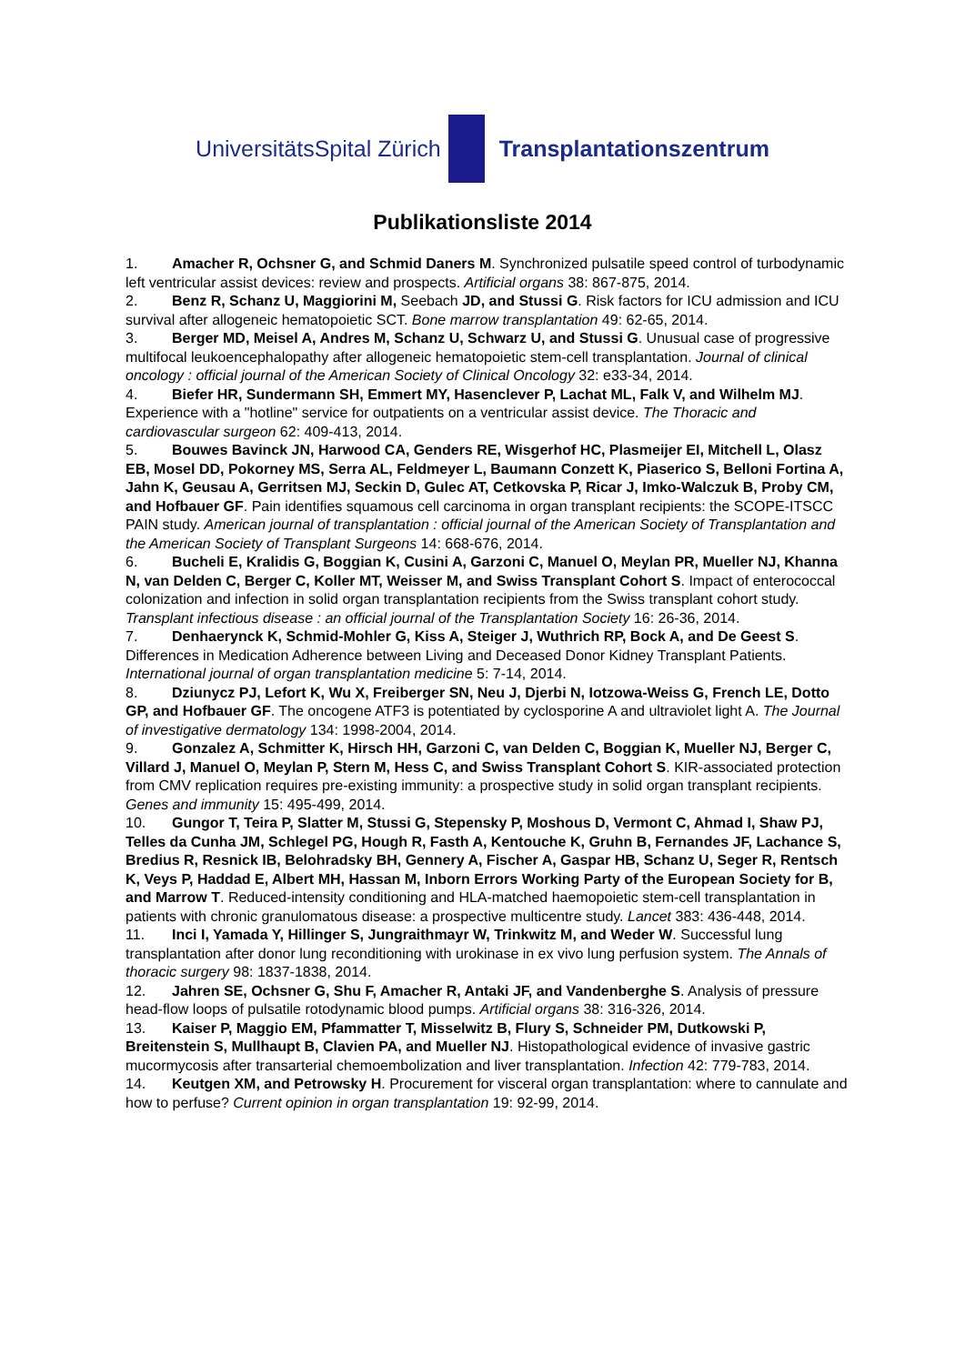UniversitätsSpital Zürich Transplantationszentrum
Publikationsliste 2014
1. Amacher R, Ochsner G, and Schmid Daners M. Synchronized pulsatile speed control of turbodynamic left ventricular assist devices: review and prospects. Artificial organs 38: 867-875, 2014.
2. Benz R, Schanz U, Maggiorini M, Seebach JD, and Stussi G. Risk factors for ICU admission and ICU survival after allogeneic hematopoietic SCT. Bone marrow transplantation 49: 62-65, 2014.
3. Berger MD, Meisel A, Andres M, Schanz U, Schwarz U, and Stussi G. Unusual case of progressive multifocal leukoencephalopathy after allogeneic hematopoietic stem-cell transplantation. Journal of clinical oncology : official journal of the American Society of Clinical Oncology 32: e33-34, 2014.
4. Biefer HR, Sundermann SH, Emmert MY, Hasenclever P, Lachat ML, Falk V, and Wilhelm MJ. Experience with a "hotline" service for outpatients on a ventricular assist device. The Thoracic and cardiovascular surgeon 62: 409-413, 2014.
5. Bouwes Bavinck JN, Harwood CA, Genders RE, Wisgerhof HC, Plasmeijer EI, Mitchell L, Olasz EB, Mosel DD, Pokorney MS, Serra AL, Feldmeyer L, Baumann Conzett K, Piaserico S, Belloni Fortina A, Jahn K, Geusau A, Gerritsen MJ, Seckin D, Gulec AT, Cetkovska P, Ricar J, Imko-Walczuk B, Proby CM, and Hofbauer GF. Pain identifies squamous cell carcinoma in organ transplant recipients: the SCOPE-ITSCC PAIN study. American journal of transplantation : official journal of the American Society of Transplantation and the American Society of Transplant Surgeons 14: 668-676, 2014.
6. Bucheli E, Kralidis G, Boggian K, Cusini A, Garzoni C, Manuel O, Meylan PR, Mueller NJ, Khanna N, van Delden C, Berger C, Koller MT, Weisser M, and Swiss Transplant Cohort S. Impact of enterococcal colonization and infection in solid organ transplantation recipients from the Swiss transplant cohort study. Transplant infectious disease : an official journal of the Transplantation Society 16: 26-36, 2014.
7. Denhaerynck K, Schmid-Mohler G, Kiss A, Steiger J, Wuthrich RP, Bock A, and De Geest S. Differences in Medication Adherence between Living and Deceased Donor Kidney Transplant Patients. International journal of organ transplantation medicine 5: 7-14, 2014.
8. Dziunycz PJ, Lefort K, Wu X, Freiberger SN, Neu J, Djerbi N, Iotzowa-Weiss G, French LE, Dotto GP, and Hofbauer GF. The oncogene ATF3 is potentiated by cyclosporine A and ultraviolet light A. The Journal of investigative dermatology 134: 1998-2004, 2014.
9. Gonzalez A, Schmitter K, Hirsch HH, Garzoni C, van Delden C, Boggian K, Mueller NJ, Berger C, Villard J, Manuel O, Meylan P, Stern M, Hess C, and Swiss Transplant Cohort S. KIR-associated protection from CMV replication requires pre-existing immunity: a prospective study in solid organ transplant recipients. Genes and immunity 15: 495-499, 2014.
10. Gungor T, Teira P, Slatter M, Stussi G, Stepensky P, Moshous D, Vermont C, Ahmad I, Shaw PJ, Telles da Cunha JM, Schlegel PG, Hough R, Fasth A, Kentouche K, Gruhn B, Fernandes JF, Lachance S, Bredius R, Resnick IB, Belohradsky BH, Gennery A, Fischer A, Gaspar HB, Schanz U, Seger R, Rentsch K, Veys P, Haddad E, Albert MH, Hassan M, Inborn Errors Working Party of the European Society for B, and Marrow T. Reduced-intensity conditioning and HLA-matched haemopoietic stem-cell transplantation in patients with chronic granulomatous disease: a prospective multicentre study. Lancet 383: 436-448, 2014.
11. Inci I, Yamada Y, Hillinger S, Jungraithmayr W, Trinkwitz M, and Weder W. Successful lung transplantation after donor lung reconditioning with urokinase in ex vivo lung perfusion system. The Annals of thoracic surgery 98: 1837-1838, 2014.
12. Jahren SE, Ochsner G, Shu F, Amacher R, Antaki JF, and Vandenberghe S. Analysis of pressure head-flow loops of pulsatile rotodynamic blood pumps. Artificial organs 38: 316-326, 2014.
13. Kaiser P, Maggio EM, Pfammatter T, Misselwitz B, Flury S, Schneider PM, Dutkowski P, Breitenstein S, Mullhaupt B, Clavien PA, and Mueller NJ. Histopathological evidence of invasive gastric mucormycosis after transarterial chemoembolization and liver transplantation. Infection 42: 779-783, 2014.
14. Keutgen XM, and Petrowsky H. Procurement for visceral organ transplantation: where to cannulate and how to perfuse? Current opinion in organ transplantation 19: 92-99, 2014.